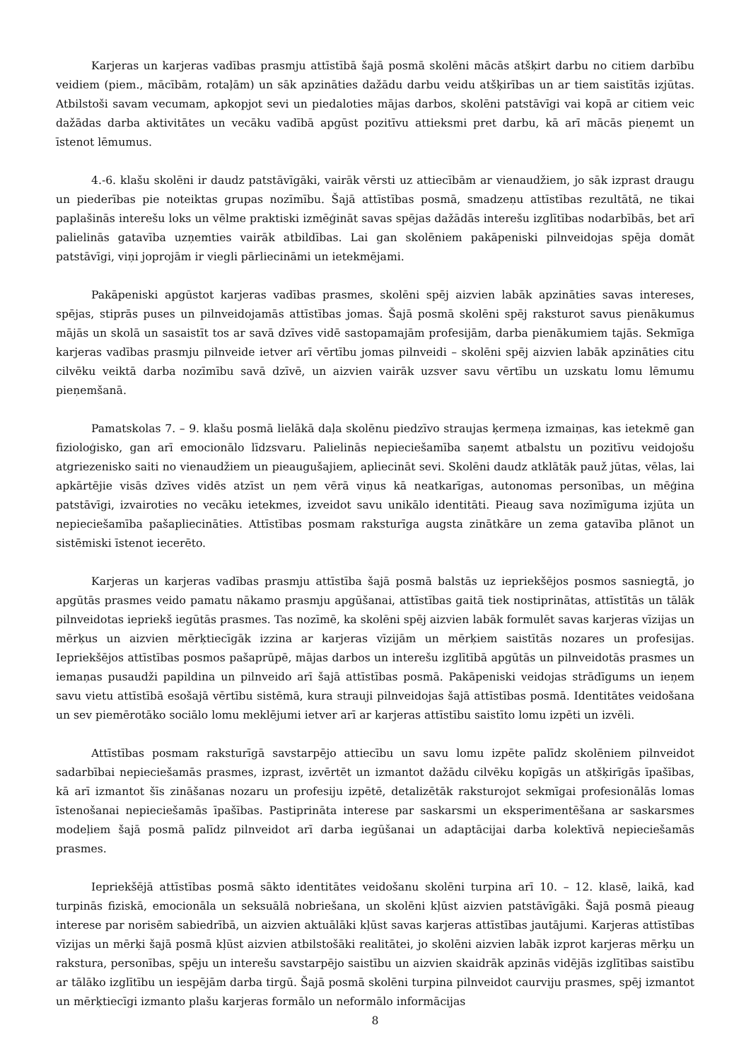Karjeras un karjeras vadības prasmju attīstībā šajā posmā skolēni mācās atšķirt darbu no citiem darbību veidiem (piem., mācībām, rotaļām) un sāk apzināties dažādu darbu veidu atšķirības un ar tiem saistītās izjūtas. Atbilstoši savam vecumam, apkopjot sevi un piedaloties mājas darbos, skolēni patstāvīgi vai kopā ar citiem veic dažādas darba aktivitātes un vecāku vadībā apgūst pozitīvu attieksmi pret darbu, kā arī mācās pieņemt un īstenot lēmumus.
4.-6. klašu skolēni ir daudz patstāvīgāki, vairāk vērsti uz attiecībām ar vienaudžiem, jo sāk izprast draugu un piederības pie noteiktas grupas nozīmību. Šajā attīstības posmā, smadzeņu attīstības rezultātā, ne tikai paplašinās interešu loks un vēlme praktiski izmēģināt savas spējas dažādās interešu izglītības nodarbībās, bet arī palielinās gatavība uzņemties vairāk atbildības. Lai gan skolēniem pakāpeniski pilnveidojas spēja domāt patstāvīgi, viņi joprojām ir viegli pārliecināmi un ietekmējami.
Pakāpeniski apgūstot karjeras vadības prasmes, skolēni spēj aizvien labāk apzināties savas intereses, spējas, stiprās puses un pilnveidojamās attīstības jomas. Šajā posmā skolēni spēj raksturot savus pienākumus mājās un skolā un sasaistīt tos ar savā dzīves vidē sastopamajām profesijām, darba pienākumiem tajās. Sekmīga karjeras vadības prasmju pilnveide ietver arī vērtību jomas pilnveidi – skolēni spēj aizvien labāk apzināties citu cilvēku veiktā darba nozīmību savā dzīvē, un aizvien vairāk uzsver savu vērtību un uzskatu lomu lēmumu pieņemšanā.
Pamatskolas 7. – 9. klašu posmā lielākā daļa skolēnu piedzīvo straujas ķermeņa izmaiņas, kas ietekmē gan fizioloģisko, gan arī emocionālo līdzsvaru. Palielinās nepieciešamība saņemt atbalstu un pozitīvu veidojošu atgriezenisko saiti no vienaudžiem un pieaugušajiem, apliecināt sevi. Skolēni daudz atklātāk pauž jūtas, vēlas, lai apkārtējie visās dzīves vidēs atzīst un ņem vērā viņus kā neatkarīgas, autonomas personības, un mēģina patstāvīgi, izvairoties no vecāku ietekmes, izveidot savu unikālo identitāti. Pieaug sava nozīmīguma izjūta un nepieciešamība pašapliecināties. Attīstības posmam raksturīga augsta zinātkāre un zema gatavība plānot un sistēmiski īstenot iecerēto.
Karjeras un karjeras vadības prasmju attīstība šajā posmā balstās uz iepriekšējos posmos sasniegtā, jo apgūtās prasmes veido pamatu nākamo prasmju apgūšanai, attīstības gaitā tiek nostiprinātas, attīstītās un tālāk pilnveidotas iepriekš iegūtās prasmes. Tas nozīmē, ka skolēni spēj aizvien labāk formulēt savas karjeras vīzijas un mērķus un aizvien mērķtiecīgāk izzina ar karjeras vīzijām un mērķiem saistītās nozares un profesijas. Iepriekšējos attīstības posmos pašaprūpē, mājas darbos un interešu izglītībā apgūtās un pilnveidotās prasmes un iemaņas pusaudži papildina un pilnveido arī šajā attīstības posmā. Pakāpeniski veidojas strādīgums un ieņem savu vietu attīstībā esošajā vērtību sistēmā, kura strauji pilnveidojas šajā attīstības posmā. Identitātes veidošana un sev piemērotāko sociālo lomu meklējumi ietver arī ar karjeras attīstību saistīto lomu izpēti un izvēli.
Attīstības posmam raksturīgā savstarpējo attiecību un savu lomu izpēte palīdz skolēniem pilnveidot sadarbībai nepieciešamās prasmes, izprast, izvērtēt un izmantot dažādu cilvēku kopīgās un atšķirīgās īpašības, kā arī izmantot šīs zināšanas nozaru un profesiju izpētē, detalizētāk raksturojot sekmīgai profesionālās lomas īstenošanai nepieciešamās īpašības. Pastiprināta interese par saskarsmi un eksperimentēšana ar saskarsmes modeļiem šajā posmā palīdz pilnveidot arī darba iegūšanai un adaptācijai darba kolektīvā nepieciešamās prasmes.
Iepriekšējā attīstības posmā sākto identitātes veidošanu skolēni turpina arī 10. – 12. klasē, laikā, kad turpinās fiziskā, emocionāla un seksuālā nobriešana, un skolēni kļūst aizvien patstāvīgāki. Šajā posmā pieaug interese par norisēm sabiedrībā, un aizvien aktuālāki kļūst savas karjeras attīstības jautājumi. Karjeras attīstības vīzijas un mērķi šajā posmā kļūst aizvien atbilstošāki realitātei, jo skolēni aizvien labāk izprot karjeras mērķu un rakstura, personības, spēju un interešu savstarpējo saistību un aizvien skaidrāk apzinās vidējās izglītības saistību ar tālāko izglītību un iespējām darba tirgū. Šajā posmā skolēni turpina pilnveidot caurviju prasmes, spēj izmantot un mērķtiecīgi izmanto plašu karjeras formālo un neformālo informācijas
8